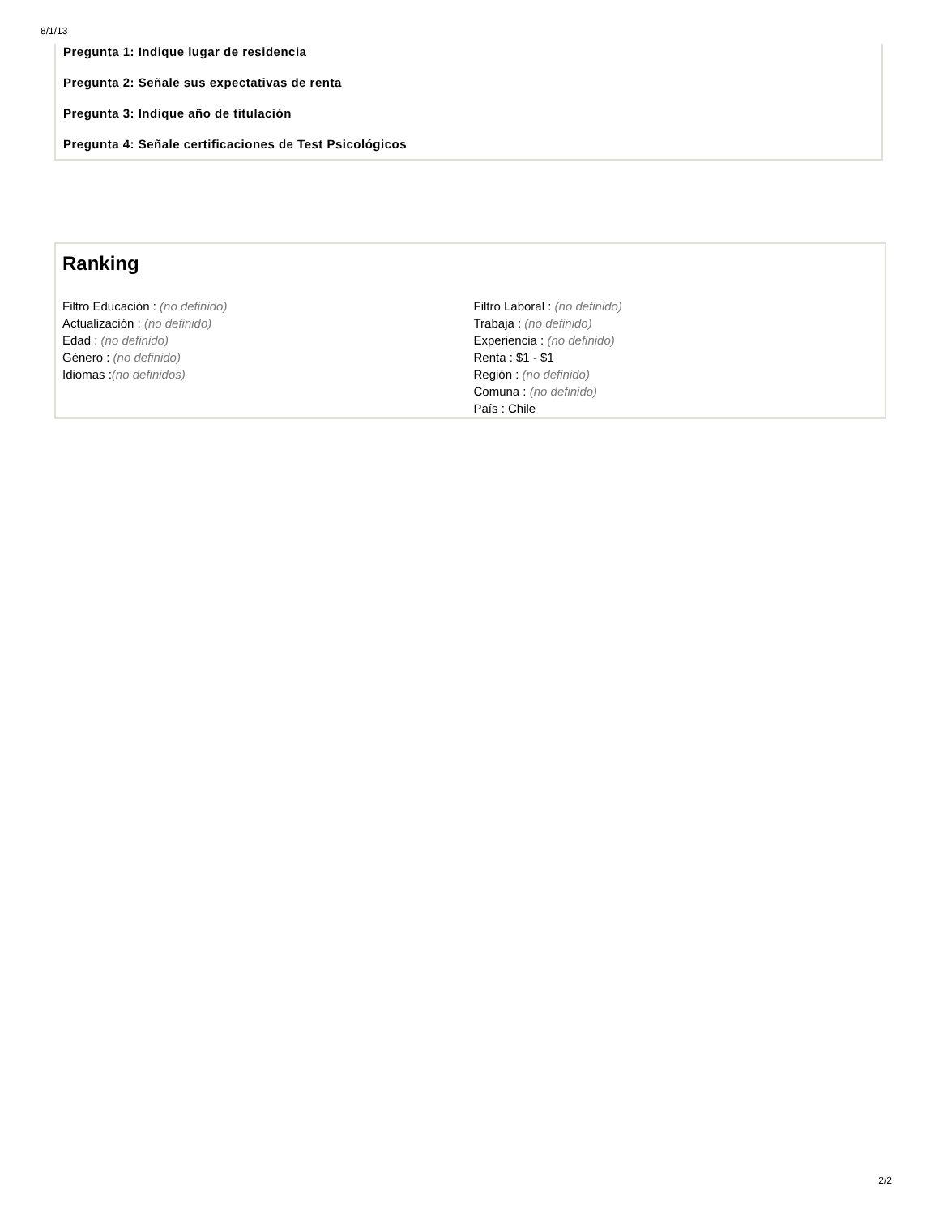8/1/13
Pregunta 1: Indique lugar de residencia
Pregunta 2: Señale sus expectativas de renta
Pregunta 3: Indique año de titulación
Pregunta 4: Señale certificaciones de Test Psicológicos
Ranking
Filtro Educación : (no definido)
Actualización : (no definido)
Edad : (no definido)
Género : (no definido)
Idiomas :(no definidos)
Filtro Laboral : (no definido)
Trabaja : (no definido)
Experiencia : (no definido)
Renta : $1 - $1
Región : (no definido)
Comuna : (no definido)
País : Chile
2/2